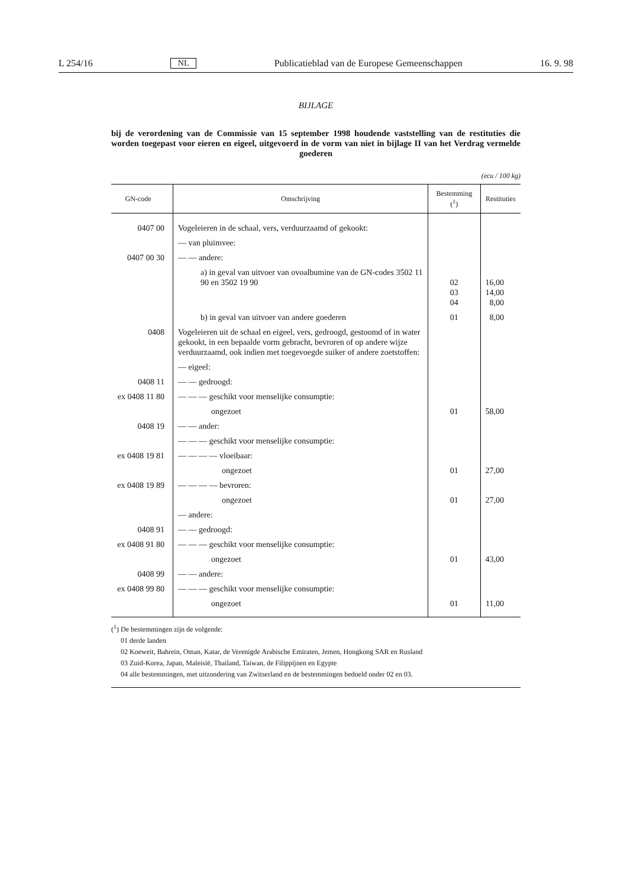L 254/16 NL Publicatieblad van de Europese Gemeenschappen 16. 9. 98
BIJLAGE
bij de verordening van de Commissie van 15 september 1998 houdende vaststelling van de restituties die worden toegepast voor eieren en eigeel, uitgevoerd in de vorm van niet in bijlage II van het Verdrag vermelde goederen
(ecu / 100 kg)
| GN-code | Omschrijving | Bestemming (<sup>1</sup>) | Restituties |
| --- | --- | --- | --- |
| 0407 00 | Vogeleieren in de schaal, vers, verduurzaamd of gekookt: | | |
| | — van pluimvee: | | |
| 0407 00 30 | — — andere: | | |
| | a) in geval van uitvoer van ovoalbumine van de GN-codes 3502 11 90 en 3502 19 90 | 02 03 04 | 16,00 14,00 8,00 |
| | b) in geval van uitvoer van andere goederen | 01 | 8,00 |
| 0408 | Vogeleieren uit de schaal en eigeel, vers, gedroogd, gestoomd of in water gekookt, in een bepaalde vorm gebracht, bevroren of op andere wijze verduurzaamd, ook indien met toegevoegde suiker of andere zoetstoffen: | | |
| | — eigeel: | | |
| 0408 11 | — — gedroogd: | | |
| ex 0408 11 80 | — — — geschikt voor menselijke consumptie: | | |
| | ongezoet | 01 | 58,00 |
| 0408 19 | — — ander: | | |
| | — — — geschikt voor menselijke consumptie: | | |
| ex 0408 19 81 | — — — — vloeibaar: | | |
| | ongezoet | 01 | 27,00 |
| ex 0408 19 89 | — — — — bevroren: | | |
| | ongezoet | 01 | 27,00 |
| | — andere: | | |
| 0408 91 | — — gedroogd: | | |
| ex 0408 91 80 | — — — geschikt voor menselijke consumptie: | | |
| | ongezoet | 01 | 43,00 |
| 0408 99 | — — andere: | | |
| ex 0408 99 80 | — — — geschikt voor menselijke consumptie: | | |
| | ongezoet | 01 | 11,00 |
(<sup>1</sup>) De bestemmingen zijn de volgende:
01 derde landen
02 Koeweit, Bahrein, Oman, Katar, de Verenigde Arabische Emiraten, Jemen, Hongkong SAR en Rusland
03 Zuid-Korea, Japan, Maleisië, Thailand, Taiwan, de Filippijnen en Egypte
04 alle bestemmingen, met uitzondering van Zwitserland en de bestemmingen bedoeld onder 02 en 03.